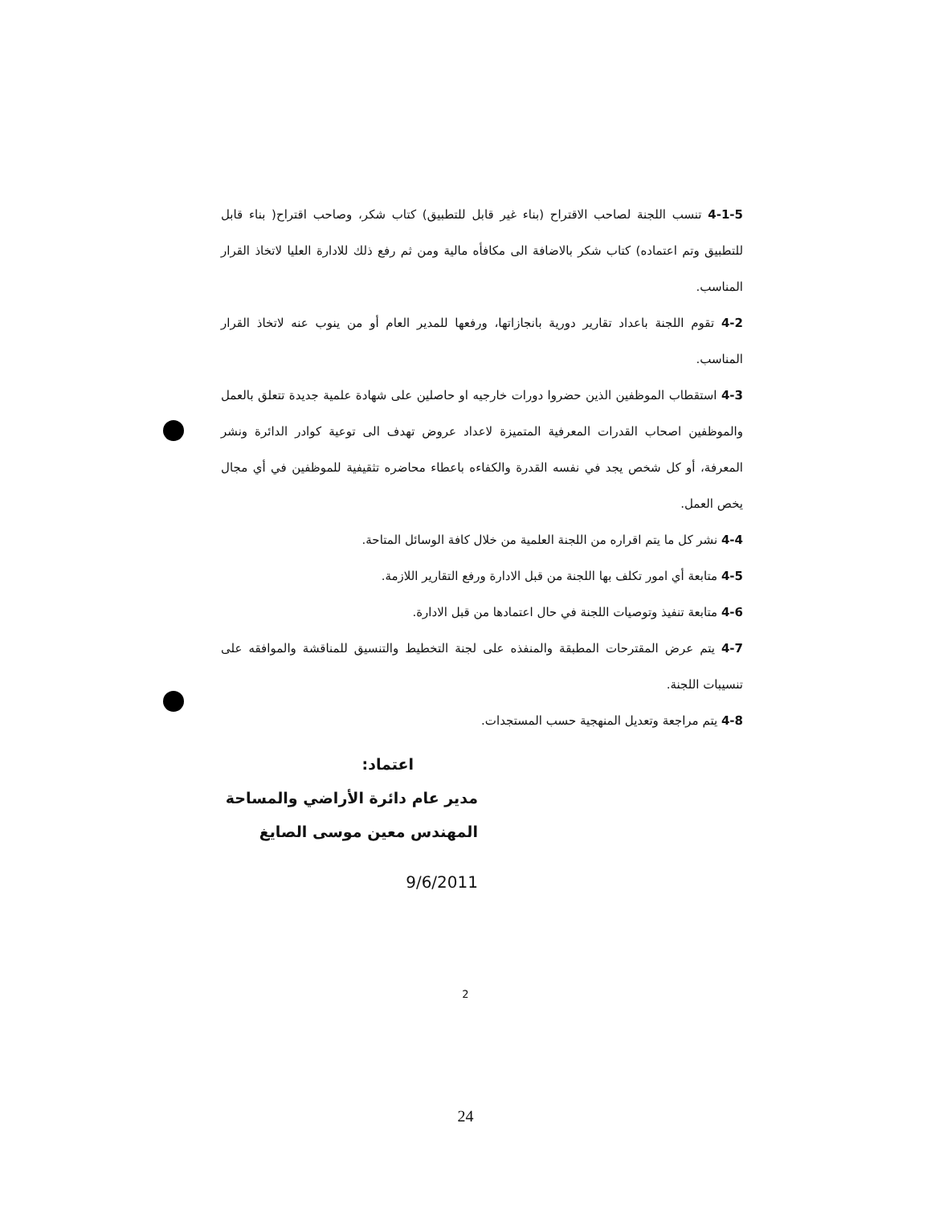4-1-5 تنسب اللجنة لصاحب الاقتراح (بناء غير قابل للتطبيق) كتاب شكر، وصاحب اقتراح( بناء قابل للتطبيق وتم اعتماده) كتاب شكر بالاضافة الى مكافأه مالية ومن ثم رفع ذلك للادارة العليا لاتخاذ القرار المناسب.
4-2 تقوم اللجنة باعداد تقارير دورية بانجازاتها، ورفعها للمدير العام أو من ينوب عنه لاتخاذ القرار المناسب.
4-3 استقطاب الموظفين الذين حضروا دورات خارجيه او حاصلين على شهادة علمية جديدة تتعلق بالعمل والموظفين اصحاب القدرات المعرفية المتميزة لاعداد عروض تهدف الى توعية كوادر الدائرة ونشر المعرفة، أو كل شخص يجد في نفسه القدرة والكفاءه باعطاء محاضره تثقيفية للموظفين في أي مجال يخص العمل.
4-4 نشر كل ما يتم اقراره من اللجنة العلمية من خلال كافة الوسائل المتاحة.
4-5 متابعة أي امور تكلف بها اللجنة من قبل الادارة ورفع التقارير اللازمة.
4-6 متابعة تنفيذ وتوصيات اللجنة في حال اعتمادها من قبل الادارة.
4-7 يتم عرض المقترحات المطبقة والمنفذه على لجنة التخطيط والتنسيق للمناقشة والموافقه على تنسيبات اللجنة.
4-8 يتم مراجعة وتعديل المنهجية حسب المستجدات.
اعتماد:
مدير عام دائرة الأراضي والمساحة
المهندس معين موسى الصايغ
9/6/2011
2
24